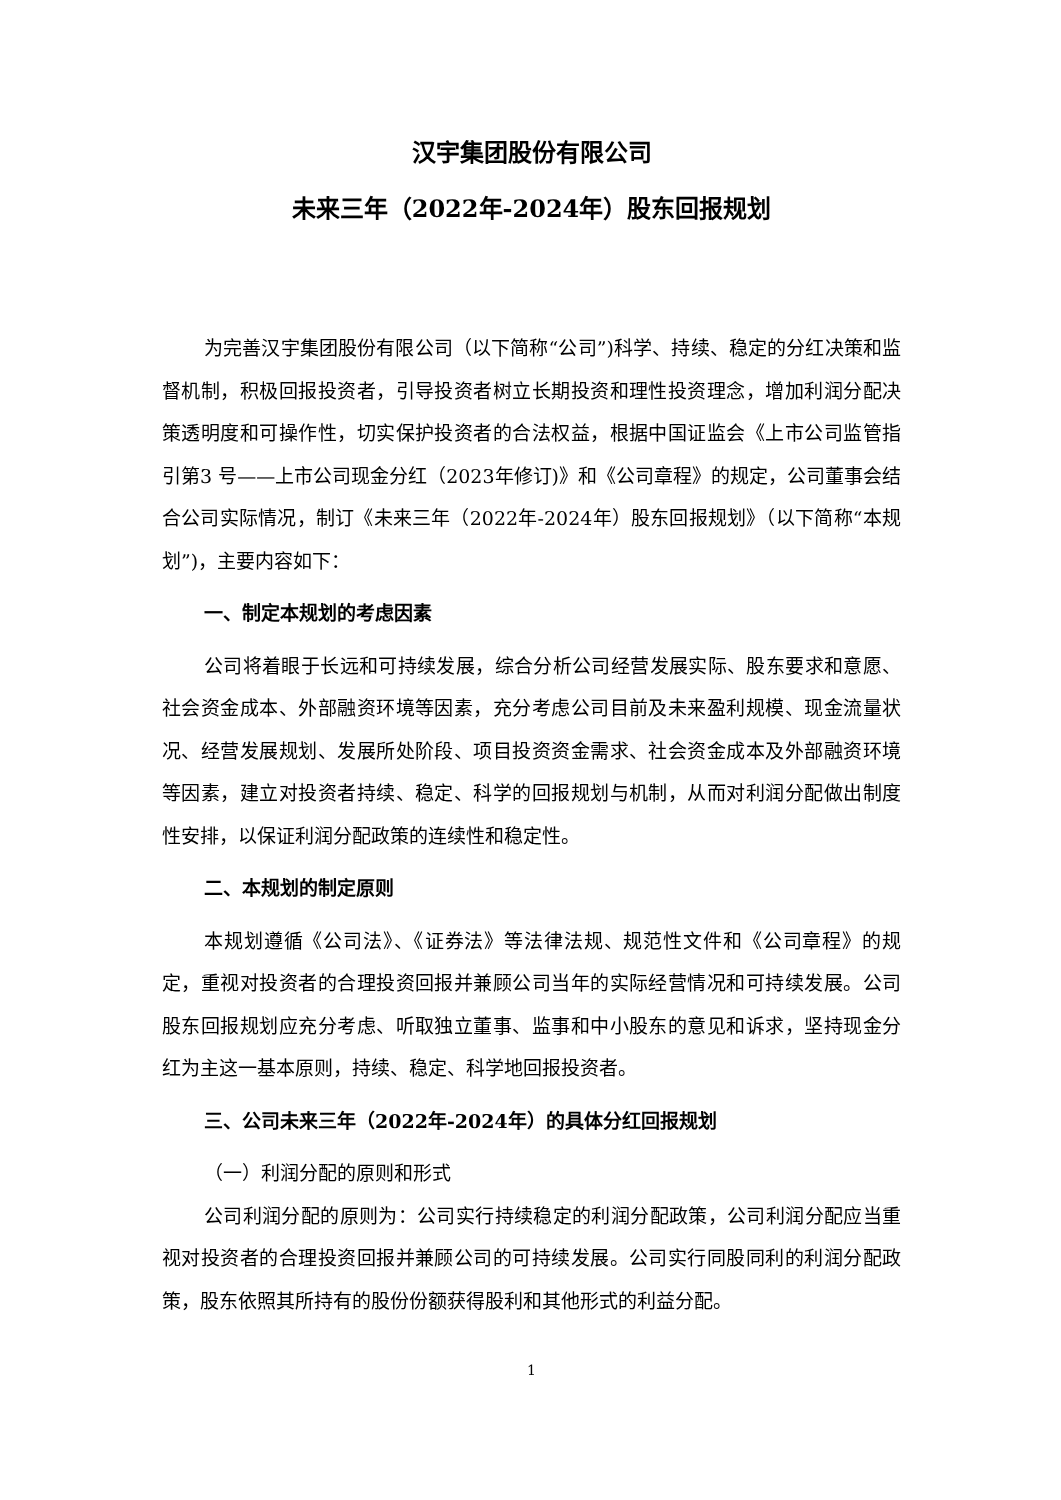汉宇集团股份有限公司
未来三年（2022年-2024年）股东回报规划
为完善汉宇集团股份有限公司（以下简称“公司”)科学、持续、稳定的分红决策和监督机制，积极回报投资者，引导投资者树立长期投资和理性投资理念，增加利润分配决策透明度和可操作性，切实保护投资者的合法权益，根据中国证监会《上市公司监管指引第3 号——上市公司现金分红（2023年修订)》和《公司章程》的规定，公司董事会结合公司实际情况，制订《未来三年（2022年-2024年）股东回报规划》（以下简称“本规划”)，主要内容如下：
一、制定本规划的考虑因素
公司将着眼于长远和可持续发展，综合分析公司经营发展实际、股东要求和意愿、社会资金成本、外部融资环境等因素，充分考虑公司目前及未来盈利规模、现金流量状况、经营发展规划、发展所处阶段、项目投资资金需求、社会资金成本及外部融资环境等因素，建立对投资者持续、稳定、科学的回报规划与机制，从而对利润分配做出制度性安排，以保证利润分配政策的连续性和稳定性。
二、本规划的制定原则
本规划遵循《公司法》、《证券法》等法律法规、规范性文件和《公司章程》的规定，重视对投资者的合理投资回报并兼顾公司当年的实际经营情况和可持续发展。公司股东回报规划应充分考虑、听取独立董事、监事和中小股东的意见和诉求，坚持现金分红为主这一基本原则，持续、稳定、科学地回报投资者。
三、公司未来三年（2022年-2024年）的具体分红回报规划
（一）利润分配的原则和形式
公司利润分配的原则为：公司实行持续稳定的利润分配政策，公司利润分配应当重视对投资者的合理投资回报并兼顾公司的可持续发展。公司实行同股同利的利润分配政策，股东依照其所持有的股份份额获得股利和其他形式的利益分配。
1